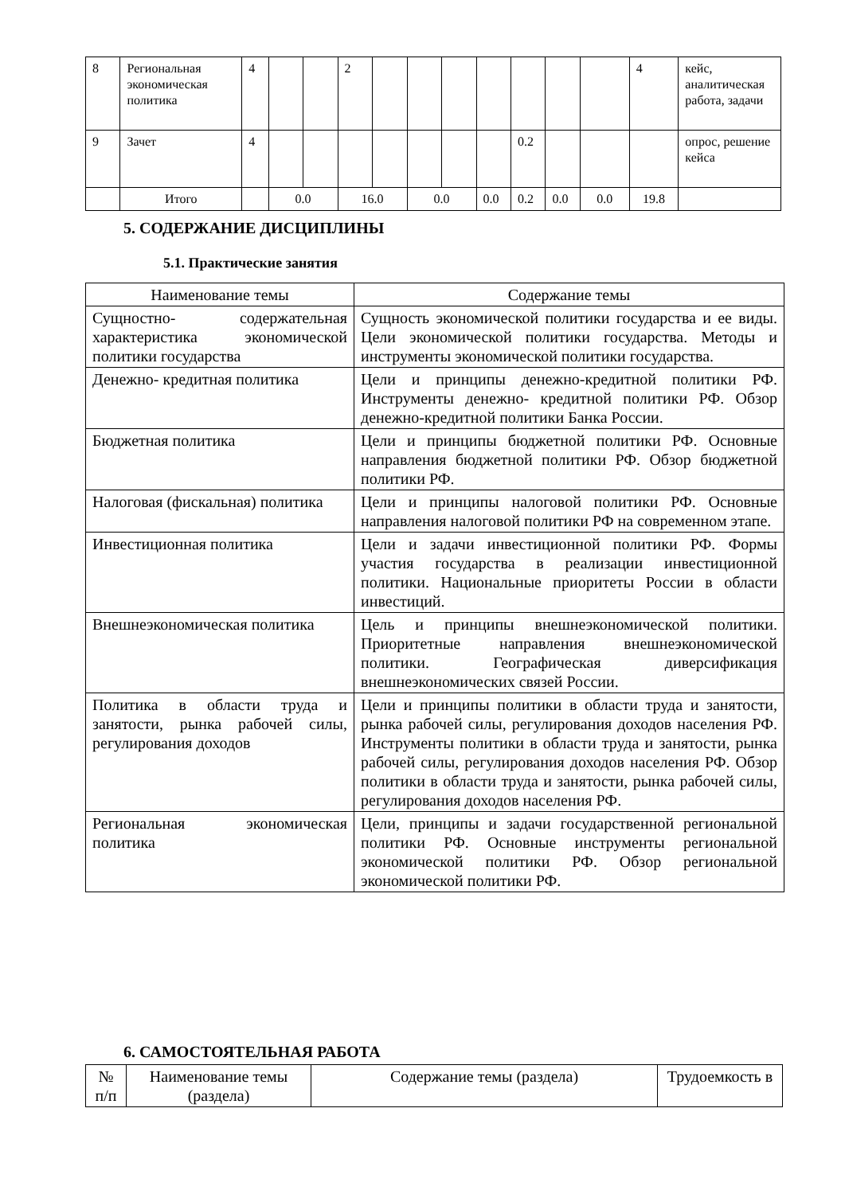| 8 | Региональная экономическая политика | 4 | | | 2 | | | | | | | | 4 | кейс, аналитическая работа, задачи |
| 9 | Зачет | 4 | | | | | | | | 0.2 | | | | опрос, решение кейса |
| | Итого | | 0.0 | | 16.0 | | 0.0 | | 0.0 | 0.2 | 0.0 | 0.0 | 19.8 | |
5. СОДЕРЖАНИЕ ДИСЦИПЛИНЫ
5.1. Практические занятия
| Наименование темы | Содержание темы |
| --- | --- |
| Сущностно- содержательная характеристика экономической политики государства | Сущность экономической политики государства и ее виды. Цели экономической политики государства. Методы и инструменты экономической политики государства. |
| Денежно- кредитная политика | Цели и принципы денежно-кредитной политики РФ. Инструменты денежно- кредитной политики РФ. Обзор денежно-кредитной политики Банка России. |
| Бюджетная политика | Цели и принципы бюджетной политики РФ. Основные направления бюджетной политики РФ. Обзор бюджетной политики РФ. |
| Налоговая (фискальная) политика | Цели и принципы налоговой политики РФ. Основные направления налоговой политики РФ на современном этапе. |
| Инвестиционная политика | Цели и задачи инвестиционной политики РФ. Формы участия государства в реализации инвестиционной политики. Национальные приоритеты России в области инвестиций. |
| Внешнеэкономическая политика | Цель и принципы внешнеэкономической политики. Приоритетные направления внешнеэкономической политики. Географическая диверсификация внешнеэкономических связей России. |
| Политика в области труда и занятости, рынка рабочей силы, регулирования доходов | Цели и принципы политики в области труда и занятости, рынка рабочей силы, регулирования доходов населения РФ. Инструменты политики в области труда и занятости, рынка рабочей силы, регулирования доходов населения РФ. Обзор политики в области труда и занятости, рынка рабочей силы, регулирования доходов населения РФ. |
| Региональная экономическая политика | Цели, принципы и задачи государственной региональной политики РФ. Основные инструменты региональной экономической политики РФ. Обзор региональной экономической политики РФ. |
6. САМОСТОЯТЕЛЬНАЯ РАБОТА
| № п/п | Наименование темы (раздела) | Содержание темы (раздела) | Трудоемкость в |
| --- | --- | --- | --- |